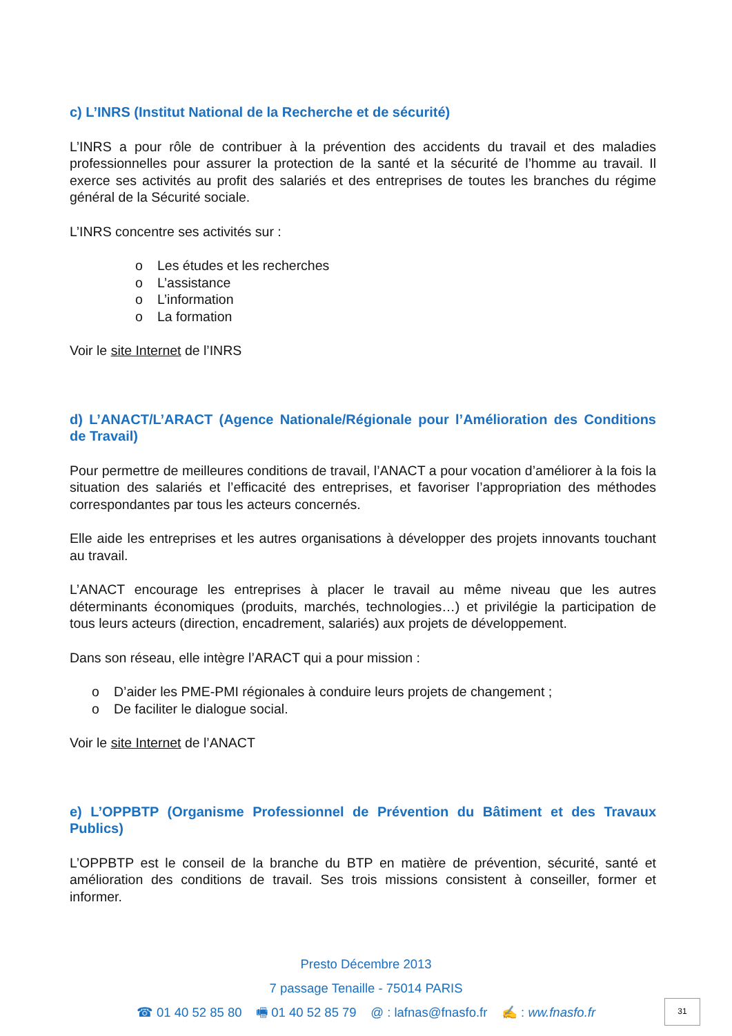c) L’INRS (Institut National de la Recherche et de sécurité)
L’INRS a pour rôle de contribuer à la prévention des accidents du travail et des maladies professionnelles pour assurer la protection de la santé et la sécurité de l’homme au travail. Il exerce ses activités au profit des salariés et des entreprises de toutes les branches du régime général de la Sécurité sociale.
L’INRS concentre ses activités sur :
o Les études et les recherches
o L’assistance
o L’information
o La formation
Voir le site Internet de l’INRS
d) L’ANACT/L’ARACT (Agence Nationale/Régionale pour l’Amélioration des Conditions de Travail)
Pour permettre de meilleures conditions de travail, l’ANACT a pour vocation d’améliorer à la fois la situation des salariés et l’efficacité des entreprises, et favoriser l’appropriation des méthodes correspondantes par tous les acteurs concernés.
Elle aide les entreprises et les autres organisations à développer des projets innovants touchant au travail.
L’ANACT encourage les entreprises à placer le travail au même niveau que les autres déterminants économiques (produits, marchés, technologies…) et privilégie la participation de tous leurs acteurs (direction, encadrement, salariés) aux projets de développement.
Dans son réseau, elle intègre l’ARACT qui a pour mission :
o D’aider les PME-PMI régionales à conduire leurs projets de changement ;
o De faciliter le dialogue social.
Voir le site Internet de l’ANACT
e) L’OPPBTP (Organisme Professionnel de Prévention du Bâtiment et des Travaux Publics)
L’OPPBTP est le conseil de la branche du BTP en matière de prévention, sécurité, santé et amélioration des conditions de travail. Ses trois missions consistent à conseiller, former et informer.
Presto Décembre 2013
7 passage Tenaille - 75014 PARIS
☎ 01 40 52 85 80 🖷 01 40 52 85 79 @ : lafnas@fnasfo.fr ✍ : ww.fnasfo.fr
31